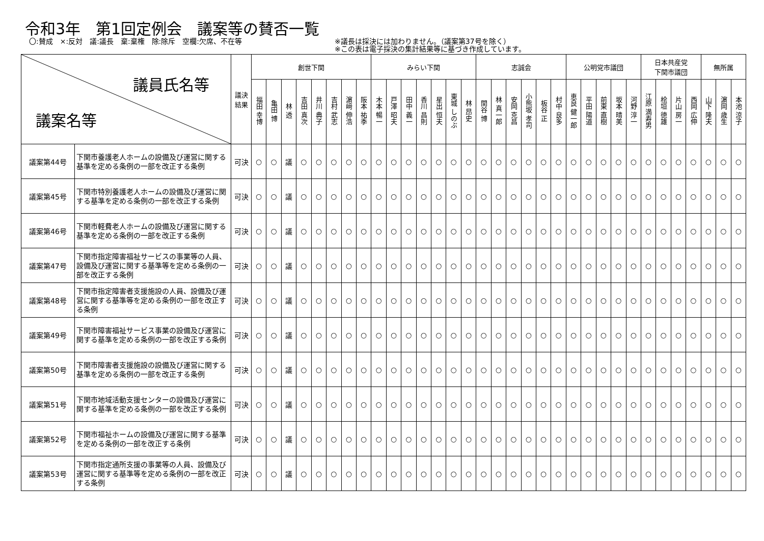令和3年　第1回定例会　議案等の賛否一覧
〇:賛成　×:反対　議:議長　棄:棄権　除:除斥　空欄:欠席、不在等 ※議長は採決には加わりません。（議案第37号を除く）
※この表は電子採決の集計結果等に基づき作成しています。
| 議員氏名等 議案名等 | | 議決 結果 | 創世下関 | | | | | | | | みらい下関 | | | | | | | 志誠会 | | | | | | 公明党市議団 | | | | | 日本共産党 下関市議団 | | | | 無所属 | | |
| --- | --- | --- | --- | --- | --- | --- | --- | --- | --- | --- | --- | --- | --- | --- | --- | --- | --- | --- | --- | --- | --- | --- | --- | --- | --- | --- | --- | --- | --- | --- | --- | --- | --- | --- | --- |
| | | | 福田 幸博 | 亀田 博 | 林 透 | 吉田 真次 | 井川 典子 | 吉村 武志 | 濵﨑 伸浩 | 阪本 祐季 | 木本 暢一 | 戸澤 昭夫 | 田中 義一 | 香川 昌則 | 星出 恒夫 | 東城 しのぶ | 林 昂史 | 関谷 博 | 林 真一郎 | 安岡 克昌 | 小熊坂 孝司 | 板谷 正 | 村中 良多 | 恵良 健一郎 | 平田 陽道 | 前東 直樹 | 坂本 晴美 | 河野 淳一 | 江原 満寿男 | 桧垣 徳雄 | 片山 房一 | 西岡 広伸 | 山下 隆夫 | 濵岡 歳生 | 本池 涼子 |
| 議案第44号 | 下関市養護老人ホームの設備及び運営に関する基準を定める条例の一部を改正する条例 | 可決 | ○ | ○ | 議 | ○ | ○ | ○ | ○ | ○ | ○ | ○ | ○ | ○ | ○ | ○ | ○ | ○ | ○ | ○ | ○ | ○ | ○ | ○ | ○ | ○ | ○ | ○ | ○ | ○ | ○ | ○ | ○ | ○ | ○ |
| 議案第45号 | 下関市特別養護老人ホームの設備及び運営に関する基準を定める条例の一部を改正する条例 | 可決 | ○ | ○ | 議 | ○ | ○ | ○ | ○ | ○ | ○ | ○ | ○ | ○ | ○ | ○ | ○ | ○ | ○ | ○ | ○ | ○ | ○ | ○ | ○ | ○ | ○ | ○ | ○ | ○ | ○ | ○ | ○ | ○ | ○ |
| 議案第46号 | 下関市軽費老人ホームの設備及び運営に関する基準を定める条例の一部を改正する条例 | 可決 | ○ | ○ | 議 | ○ | ○ | ○ | ○ | ○ | ○ | ○ | ○ | ○ | ○ | ○ | ○ | ○ | ○ | ○ | ○ | ○ | ○ | ○ | ○ | ○ | ○ | ○ | ○ | ○ | ○ | ○ | ○ | ○ | ○ |
| 議案第47号 | 下関市指定障害福祉サービスの事業等の人員、設備及び運営に関する基準等を定める条例の一部を改正する条例 | 可決 | ○ | ○ | 議 | ○ | ○ | ○ | ○ | ○ | ○ | ○ | ○ | ○ | ○ | ○ | ○ | ○ | ○ | ○ | ○ | ○ | ○ | ○ | ○ | ○ | ○ | ○ | ○ | ○ | ○ | ○ | ○ | ○ | ○ |
| 議案第48号 | 下関市指定障害者支援施設の人員、設備及び運営に関する基準等を定める条例の一部を改正する条例 | 可決 | ○ | ○ | 議 | ○ | ○ | ○ | ○ | ○ | ○ | ○ | ○ | ○ | ○ | ○ | ○ | ○ | ○ | ○ | ○ | ○ | ○ | ○ | ○ | ○ | ○ | ○ | ○ | ○ | ○ | ○ | ○ | ○ | ○ |
| 議案第49号 | 下関市障害福祉サービス事業の設備及び運営に関する基準を定める条例の一部を改正する条例 | 可決 | ○ | ○ | 議 | ○ | ○ | ○ | ○ | ○ | ○ | ○ | ○ | ○ | ○ | ○ | ○ | ○ | ○ | ○ | ○ | ○ | ○ | ○ | ○ | ○ | ○ | ○ | ○ | ○ | ○ | ○ | ○ | ○ | ○ |
| 議案第50号 | 下関市障害者支援施設の設備及び運営に関する基準を定める条例の一部を改正する条例 | 可決 | ○ | ○ | 議 | ○ | ○ | ○ | ○ | ○ | ○ | ○ | ○ | ○ | ○ | ○ | ○ | ○ | ○ | ○ | ○ | ○ | ○ | ○ | ○ | ○ | ○ | ○ | ○ | ○ | ○ | ○ | ○ | ○ | ○ |
| 議案第51号 | 下関市地域活動支援センターの設備及び運営に関する基準を定める条例の一部を改正する条例 | 可決 | ○ | ○ | 議 | ○ | ○ | ○ | ○ | ○ | ○ | ○ | ○ | ○ | ○ | ○ | ○ | ○ | ○ | ○ | ○ | ○ | ○ | ○ | ○ | ○ | ○ | ○ | ○ | ○ | ○ | ○ | ○ | ○ | ○ |
| 議案第52号 | 下関市福祉ホームの設備及び運営に関する基準を定める条例の一部を改正する条例 | 可決 | ○ | ○ | 議 | ○ | ○ | ○ | ○ | ○ | ○ | ○ | ○ | ○ | ○ | ○ | ○ | ○ | ○ | ○ | ○ | ○ | ○ | ○ | ○ | ○ | ○ | ○ | ○ | ○ | ○ | ○ | ○ | ○ | ○ |
| 議案第53号 | 下関市指定通所支援の事業等の人員、設備及び運営に関する基準等を定める条例の一部を改正する条例 | 可決 | ○ | ○ | 議 | ○ | ○ | ○ | ○ | ○ | ○ | ○ | ○ | ○ | ○ | ○ | ○ | ○ | ○ | ○ | ○ | ○ | ○ | ○ | ○ | ○ | ○ | ○ | ○ | ○ | ○ | ○ | ○ | ○ | ○ |